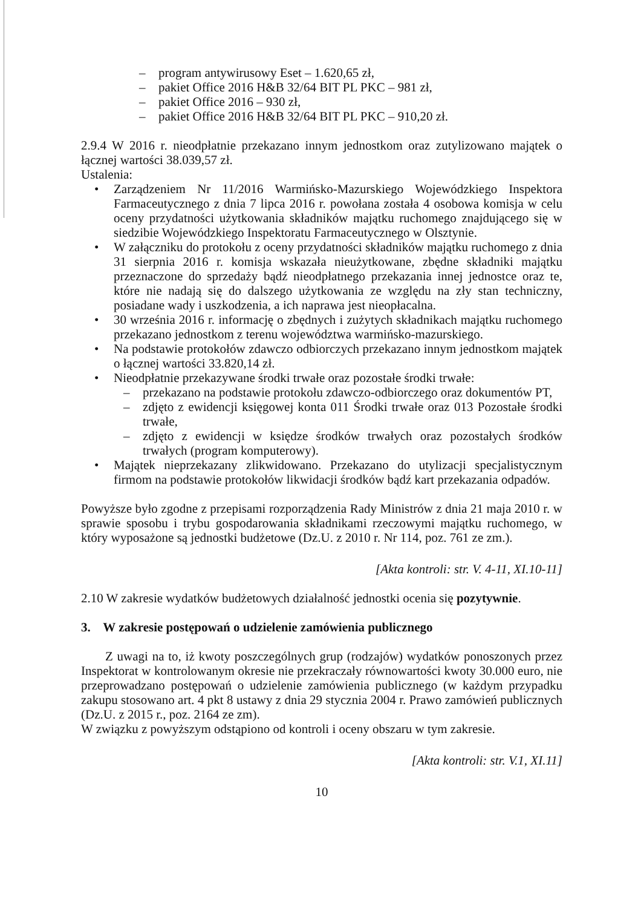– program antywirusowy Eset – 1.620,65 zł,
– pakiet Office 2016 H&B 32/64 BIT PL PKC – 981 zł,
– pakiet Office 2016 – 930 zł,
– pakiet Office 2016 H&B 32/64 BIT PL PKC – 910,20 zł.
2.9.4 W 2016 r. nieodpłatnie przekazano innym jednostkom oraz zutylizowano majątek o łącznej wartości 38.039,57 zł.
Ustalenia:
• Zarządzeniem Nr 11/2016 Warmińsko-Mazurskiego Wojewódzkiego Inspektora Farmaceutycznego z dnia 7 lipca 2016 r. powołana została 4 osobowa komisja w celu oceny przydatności użytkowania składników majątku ruchomego znajdującego się w siedzibie Wojewódzkiego Inspektoratu Farmaceutycznego w Olsztynie.
• W załączniku do protokołu z oceny przydatności składników majątku ruchomego z dnia 31 sierpnia 2016 r. komisja wskazała nieużytkowane, zbędne składniki majątku przeznaczone do sprzedaży bądź nieodpłatnego przekazania innej jednostce oraz te, które nie nadają się do dalszego użytkowania ze względu na zły stan techniczny, posiadane wady i uszkodzenia, a ich naprawa jest nieopłacalna.
• 30 września 2016 r. informację o zbędnych i zużytych składnikach majątku ruchomego przekazano jednostkom z terenu województwa warmińsko-mazurskiego.
• Na podstawie protokołów zdawczo odbiorczych przekazano innym jednostkom majątek o łącznej wartości 33.820,14 zł.
• Nieodpłatnie przekazywane środki trwałe oraz pozostałe środki trwałe:
– przekazano na podstawie protokołu zdawczo-odbiorczego oraz dokumentów PT,
– zdjęto z ewidencji księgowej konta 011 Środki trwałe oraz 013 Pozostałe środki trwałe,
– zdjęto z ewidencji w księdze środków trwałych oraz pozostałych środków trwałych (program komputerowy).
• Majątek nieprzekazany zlikwidowano. Przekazano do utylizacji specjalistycznym firmom na podstawie protokołów likwidacji środków bądź kart przekazania odpadów.
Powyższe było zgodne z przepisami rozporządzenia Rady Ministrów z dnia 21 maja 2010 r. w sprawie sposobu i trybu gospodarowania składnikami rzeczowymi majątku ruchomego, w który wyposażone są jednostki budżetowe (Dz.U. z 2010 r. Nr 114, poz. 761 ze zm.).
[Akta kontroli: str. V. 4-11, XI.10-11]
2.10 W zakresie wydatków budżetowych działalność jednostki ocenia się pozytywnie.
3. W zakresie postępowań o udzielenie zamówienia publicznego
Z uwagi na to, iż kwoty poszczególnych grup (rodzajów) wydatków ponoszonych przez Inspektorat w kontrolowanym okresie nie przekraczały równowartości kwoty 30.000 euro, nie przeprowadzano postępowań o udzielenie zamówienia publicznego (w każdym przypadku zakupu stosowano art. 4 pkt 8 ustawy z dnia 29 stycznia 2004 r. Prawo zamówień publicznych (Dz.U. z 2015 r., poz. 2164 ze zm).
W związku z powyższym odstąpiono od kontroli i oceny obszaru w tym zakresie.
[Akta kontroli: str. V.1, XI.11]
10